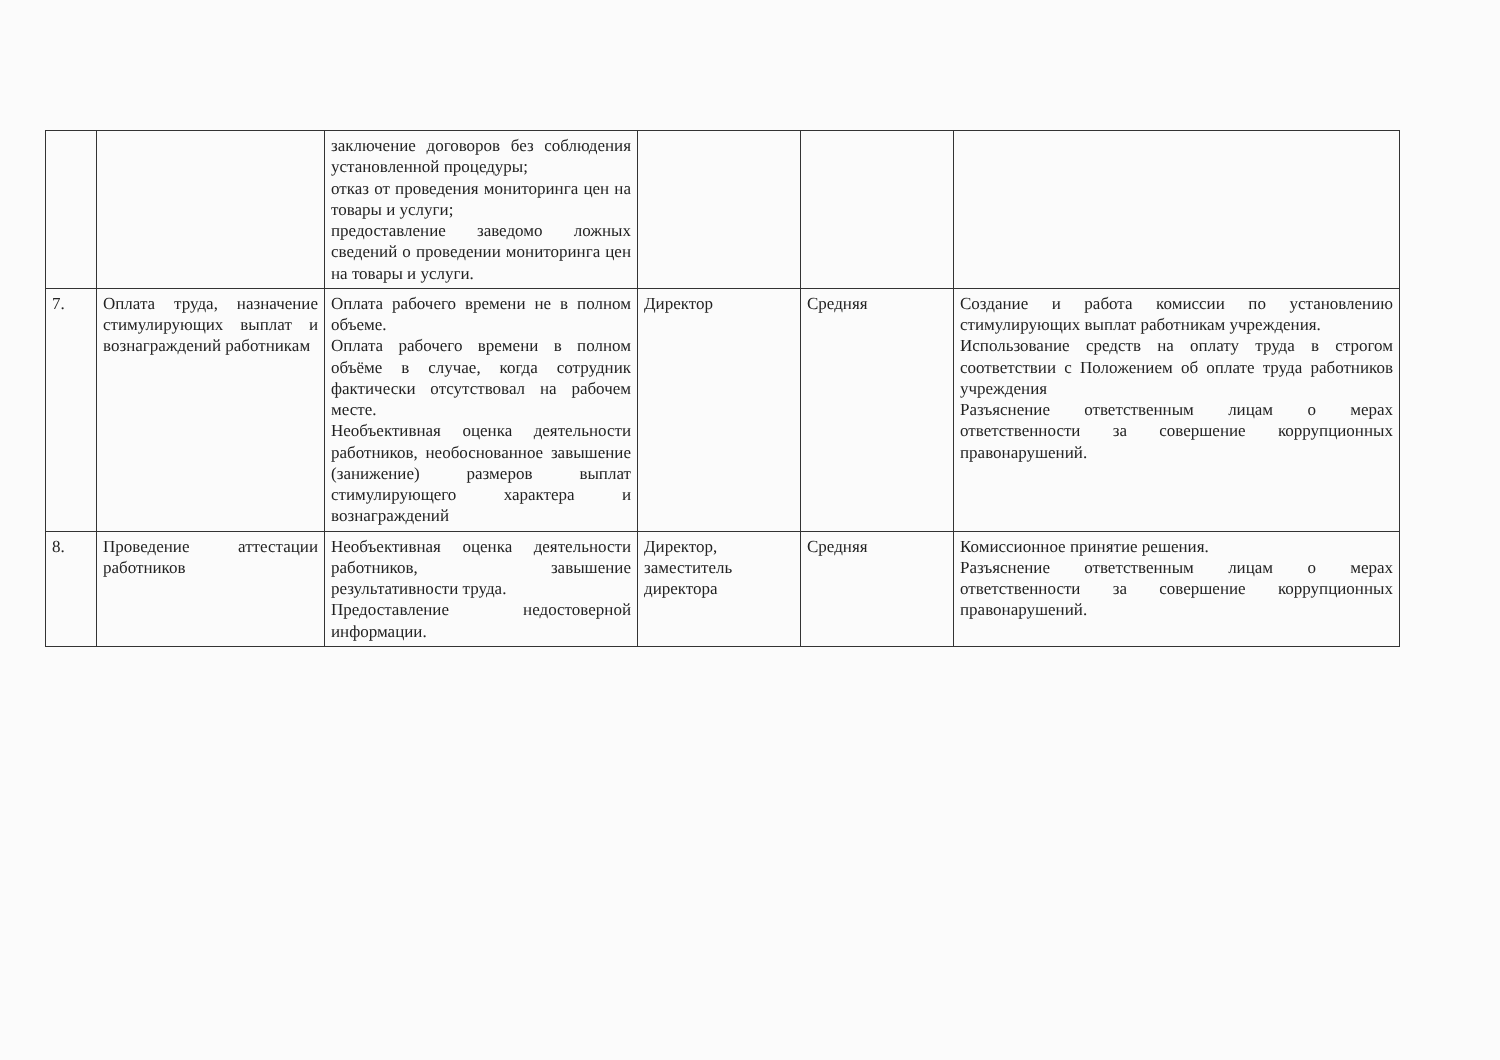| | | заключение договоров без соблюдения установленной процедуры; отказ от проведения мониторинга цен на товары и услуги; предоставление заведомо ложных сведений о проведении мониторинга цен на товары и услуги. | | | |
| 7. | Оплата труда, назначение стимулирующих выплат и вознаграждений работникам | Оплата рабочего времени не в полном объеме. Оплата рабочего времени в полном объёме в случае, когда сотрудник фактически отсутствовал на рабочем месте. Необъективная оценка деятельности работников, необоснованное завышение (занижение) размеров выплат стимулирующего характера и вознаграждений | Директор | Средняя | Создание и работа комиссии по установлению стимулирующих выплат работникам учреждения. Использование средств на оплату труда в строгом соответствии с Положением об оплате труда работников учреждения Разъяснение ответственным лицам о мерах ответственности за совершение коррупционных правонарушений. |
| 8. | Проведение аттестации работников | Необъективная оценка деятельности работников, завышение результативности труда. Предоставление недостоверной информации. | Директор, заместитель директора | Средняя | Комиссионное принятие решения. Разъяснение ответственным лицам о мерах ответственности за совершение коррупционных правонарушений. |